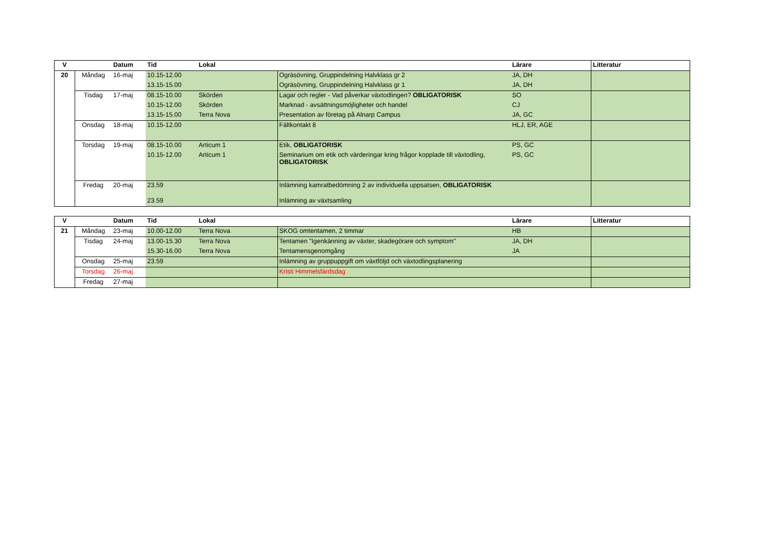| V | | Datum | Tid | Lokal | | Lärare | Litteratur |
| --- | --- | --- | --- | --- | --- | --- | --- |
| 20 | Måndag | 16-maj | 10.15-12.00 | | Ogräsövning, Gruppindelning Halvklass gr 2 | JA, DH | |
| | | | 13.15-15.00 | | Ogräsövning, Gruppindelning Halvklass gr 1 | JA, DH | |
| | Tisdag | 17-maj | 08.15-10.00 | Skörden | Lagar och regler - Vad påverkar växtodlingen? OBLIGATORISK | SO | |
| | | | 10.15-12.00 | Skörden | Marknad - avsättningsmöjligheter och handel | CJ | |
| | | | 13.15-15.00 | Terra Nova | Presentation av företag på Alnarp Campus | JA, GC | |
| | Onsdag | 18-maj | 10.15-12.00 | | Fältkontakt 8 | HLJ, ER, AGE | |
| | Torsdag | 19-maj | 08.15-10.00 | Articum 1 | Etik, OBLIGATORISK | PS, GC | |
| | | | 10.15-12.00 | Articum 1 | Seminarium om etik och värderingar kring frågor kopplade till växtodling, OBLIGATORISK | PS, GC | |
| | Fredag | 20-maj | 23.59 | | Inlämning kamratbedömning 2 av individuella uppsatsen, OBLIGATORISK | | |
| | | | 23.59 | | Inlämning av växtsamling | | |
| V | | Datum | Tid | Lokal | | Lärare | Litteratur |
| --- | --- | --- | --- | --- | --- | --- | --- |
| 21 | Måndag | 23-maj | 10.00-12.00 | Terra Nova | SKOG omtentamen, 2 timmar | HB | |
| | Tisdag | 24-maj | 13.00-15.30 | Terra Nova | Tentamen "Igenkänning av växter, skadegörare och symptom" | JA, DH | |
| | | | 15.30-16.00 | Terra Nova | Tentamensgenomgång | JA | |
| | Onsdag | 25-maj | 23.59 | | Inlämning av gruppuppgift om växtföljd och växtodlingsplanering | | |
| | Torsdag | 26-maj | | | Kristi Himmelsfärdsdag | | |
| | Fredag | 27-maj | | | | | |